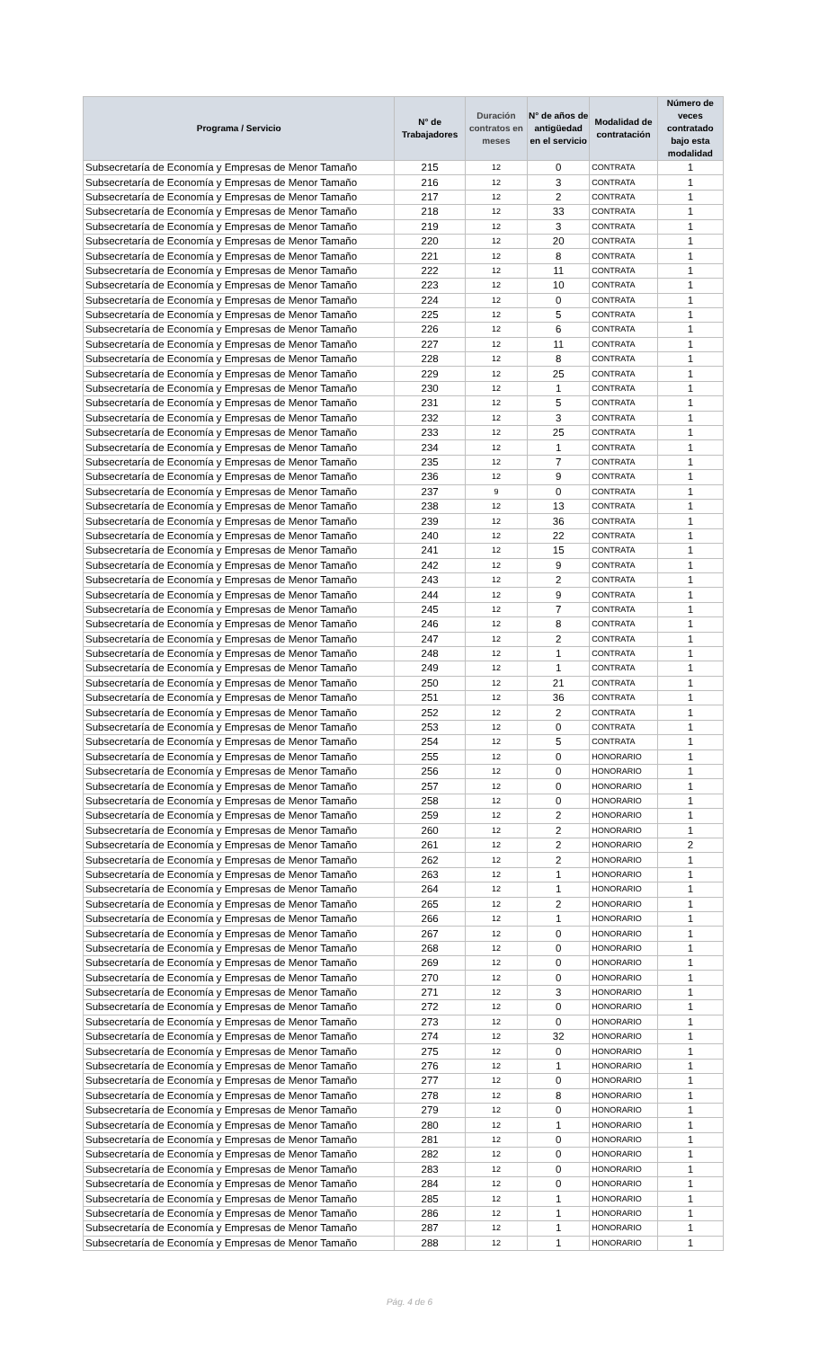| Programa / Servicio | N° de Trabajadores | Duración contratos en meses | N° de años de antigüedad en el servicio | Modalidad de contratación | Número de veces contratado bajo esta modalidad |
| --- | --- | --- | --- | --- | --- |
| Subsecretaría de Economía y Empresas de Menor Tamaño | 215 | 12 | 0 | CONTRATA | 1 |
| Subsecretaría de Economía y Empresas de Menor Tamaño | 216 | 12 | 3 | CONTRATA | 1 |
| Subsecretaría de Economía y Empresas de Menor Tamaño | 217 | 12 | 2 | CONTRATA | 1 |
| Subsecretaría de Economía y Empresas de Menor Tamaño | 218 | 12 | 33 | CONTRATA | 1 |
| Subsecretaría de Economía y Empresas de Menor Tamaño | 219 | 12 | 3 | CONTRATA | 1 |
| Subsecretaría de Economía y Empresas de Menor Tamaño | 220 | 12 | 20 | CONTRATA | 1 |
| Subsecretaría de Economía y Empresas de Menor Tamaño | 221 | 12 | 8 | CONTRATA | 1 |
| Subsecretaría de Economía y Empresas de Menor Tamaño | 222 | 12 | 11 | CONTRATA | 1 |
| Subsecretaría de Economía y Empresas de Menor Tamaño | 223 | 12 | 10 | CONTRATA | 1 |
| Subsecretaría de Economía y Empresas de Menor Tamaño | 224 | 12 | 0 | CONTRATA | 1 |
| Subsecretaría de Economía y Empresas de Menor Tamaño | 225 | 12 | 5 | CONTRATA | 1 |
| Subsecretaría de Economía y Empresas de Menor Tamaño | 226 | 12 | 6 | CONTRATA | 1 |
| Subsecretaría de Economía y Empresas de Menor Tamaño | 227 | 12 | 11 | CONTRATA | 1 |
| Subsecretaría de Economía y Empresas de Menor Tamaño | 228 | 12 | 8 | CONTRATA | 1 |
| Subsecretaría de Economía y Empresas de Menor Tamaño | 229 | 12 | 25 | CONTRATA | 1 |
| Subsecretaría de Economía y Empresas de Menor Tamaño | 230 | 12 | 1 | CONTRATA | 1 |
| Subsecretaría de Economía y Empresas de Menor Tamaño | 231 | 12 | 5 | CONTRATA | 1 |
| Subsecretaría de Economía y Empresas de Menor Tamaño | 232 | 12 | 3 | CONTRATA | 1 |
| Subsecretaría de Economía y Empresas de Menor Tamaño | 233 | 12 | 25 | CONTRATA | 1 |
| Subsecretaría de Economía y Empresas de Menor Tamaño | 234 | 12 | 1 | CONTRATA | 1 |
| Subsecretaría de Economía y Empresas de Menor Tamaño | 235 | 12 | 7 | CONTRATA | 1 |
| Subsecretaría de Economía y Empresas de Menor Tamaño | 236 | 12 | 9 | CONTRATA | 1 |
| Subsecretaría de Economía y Empresas de Menor Tamaño | 237 | 9 | 0 | CONTRATA | 1 |
| Subsecretaría de Economía y Empresas de Menor Tamaño | 238 | 12 | 13 | CONTRATA | 1 |
| Subsecretaría de Economía y Empresas de Menor Tamaño | 239 | 12 | 36 | CONTRATA | 1 |
| Subsecretaría de Economía y Empresas de Menor Tamaño | 240 | 12 | 22 | CONTRATA | 1 |
| Subsecretaría de Economía y Empresas de Menor Tamaño | 241 | 12 | 15 | CONTRATA | 1 |
| Subsecretaría de Economía y Empresas de Menor Tamaño | 242 | 12 | 9 | CONTRATA | 1 |
| Subsecretaría de Economía y Empresas de Menor Tamaño | 243 | 12 | 2 | CONTRATA | 1 |
| Subsecretaría de Economía y Empresas de Menor Tamaño | 244 | 12 | 9 | CONTRATA | 1 |
| Subsecretaría de Economía y Empresas de Menor Tamaño | 245 | 12 | 7 | CONTRATA | 1 |
| Subsecretaría de Economía y Empresas de Menor Tamaño | 246 | 12 | 8 | CONTRATA | 1 |
| Subsecretaría de Economía y Empresas de Menor Tamaño | 247 | 12 | 2 | CONTRATA | 1 |
| Subsecretaría de Economía y Empresas de Menor Tamaño | 248 | 12 | 1 | CONTRATA | 1 |
| Subsecretaría de Economía y Empresas de Menor Tamaño | 249 | 12 | 1 | CONTRATA | 1 |
| Subsecretaría de Economía y Empresas de Menor Tamaño | 250 | 12 | 21 | CONTRATA | 1 |
| Subsecretaría de Economía y Empresas de Menor Tamaño | 251 | 12 | 36 | CONTRATA | 1 |
| Subsecretaría de Economía y Empresas de Menor Tamaño | 252 | 12 | 2 | CONTRATA | 1 |
| Subsecretaría de Economía y Empresas de Menor Tamaño | 253 | 12 | 0 | CONTRATA | 1 |
| Subsecretaría de Economía y Empresas de Menor Tamaño | 254 | 12 | 5 | CONTRATA | 1 |
| Subsecretaría de Economía y Empresas de Menor Tamaño | 255 | 12 | 0 | HONORARIO | 1 |
| Subsecretaría de Economía y Empresas de Menor Tamaño | 256 | 12 | 0 | HONORARIO | 1 |
| Subsecretaría de Economía y Empresas de Menor Tamaño | 257 | 12 | 0 | HONORARIO | 1 |
| Subsecretaría de Economía y Empresas de Menor Tamaño | 258 | 12 | 0 | HONORARIO | 1 |
| Subsecretaría de Economía y Empresas de Menor Tamaño | 259 | 12 | 2 | HONORARIO | 1 |
| Subsecretaría de Economía y Empresas de Menor Tamaño | 260 | 12 | 2 | HONORARIO | 1 |
| Subsecretaría de Economía y Empresas de Menor Tamaño | 261 | 12 | 2 | HONORARIO | 2 |
| Subsecretaría de Economía y Empresas de Menor Tamaño | 262 | 12 | 2 | HONORARIO | 1 |
| Subsecretaría de Economía y Empresas de Menor Tamaño | 263 | 12 | 1 | HONORARIO | 1 |
| Subsecretaría de Economía y Empresas de Menor Tamaño | 264 | 12 | 1 | HONORARIO | 1 |
| Subsecretaría de Economía y Empresas de Menor Tamaño | 265 | 12 | 2 | HONORARIO | 1 |
| Subsecretaría de Economía y Empresas de Menor Tamaño | 266 | 12 | 1 | HONORARIO | 1 |
| Subsecretaría de Economía y Empresas de Menor Tamaño | 267 | 12 | 0 | HONORARIO | 1 |
| Subsecretaría de Economía y Empresas de Menor Tamaño | 268 | 12 | 0 | HONORARIO | 1 |
| Subsecretaría de Economía y Empresas de Menor Tamaño | 269 | 12 | 0 | HONORARIO | 1 |
| Subsecretaría de Economía y Empresas de Menor Tamaño | 270 | 12 | 0 | HONORARIO | 1 |
| Subsecretaría de Economía y Empresas de Menor Tamaño | 271 | 12 | 3 | HONORARIO | 1 |
| Subsecretaría de Economía y Empresas de Menor Tamaño | 272 | 12 | 0 | HONORARIO | 1 |
| Subsecretaría de Economía y Empresas de Menor Tamaño | 273 | 12 | 0 | HONORARIO | 1 |
| Subsecretaría de Economía y Empresas de Menor Tamaño | 274 | 12 | 32 | HONORARIO | 1 |
| Subsecretaría de Economía y Empresas de Menor Tamaño | 275 | 12 | 0 | HONORARIO | 1 |
| Subsecretaría de Economía y Empresas de Menor Tamaño | 276 | 12 | 1 | HONORARIO | 1 |
| Subsecretaría de Economía y Empresas de Menor Tamaño | 277 | 12 | 0 | HONORARIO | 1 |
| Subsecretaría de Economía y Empresas de Menor Tamaño | 278 | 12 | 8 | HONORARIO | 1 |
| Subsecretaría de Economía y Empresas de Menor Tamaño | 279 | 12 | 0 | HONORARIO | 1 |
| Subsecretaría de Economía y Empresas de Menor Tamaño | 280 | 12 | 1 | HONORARIO | 1 |
| Subsecretaría de Economía y Empresas de Menor Tamaño | 281 | 12 | 0 | HONORARIO | 1 |
| Subsecretaría de Economía y Empresas de Menor Tamaño | 282 | 12 | 0 | HONORARIO | 1 |
| Subsecretaría de Economía y Empresas de Menor Tamaño | 283 | 12 | 0 | HONORARIO | 1 |
| Subsecretaría de Economía y Empresas de Menor Tamaño | 284 | 12 | 0 | HONORARIO | 1 |
| Subsecretaría de Economía y Empresas de Menor Tamaño | 285 | 12 | 1 | HONORARIO | 1 |
| Subsecretaría de Economía y Empresas de Menor Tamaño | 286 | 12 | 1 | HONORARIO | 1 |
| Subsecretaría de Economía y Empresas de Menor Tamaño | 287 | 12 | 1 | HONORARIO | 1 |
| Subsecretaría de Economía y Empresas de Menor Tamaño | 288 | 12 | 1 | HONORARIO | 1 |
Pág. 4 de 6